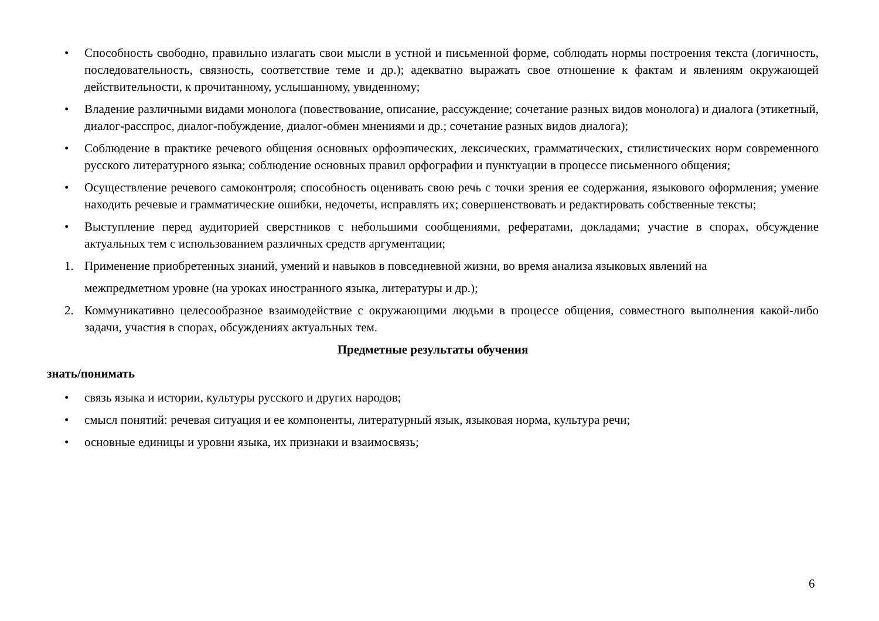• Способность свободно, правильно излагать свои мысли в устной и письменной форме, соблюдать нормы построения текста (логичность, последовательность, связность, соответствие теме и др.); адекватно выражать свое отношение к фактам и явлениям окружающей действительности, к прочитанному, услышанному, увиденному;
• Владение различными видами монолога (повествование, описание, рассуждение; сочетание разных видов монолога) и диалога (этикетный, диалог-расспрос, диалог-побуждение, диалог-обмен мнениями и др.; сочетание разных видов диалога);
• Соблюдение в практике речевого общения основных орфоэпических, лексических, грамматических, стилистических норм современного русского литературного языка; соблюдение основных правил орфографии и пунктуации в процессе письменного общения;
• Осуществление речевого самоконтроля; способность оценивать свою речь с точки зрения ее содержания, языкового оформления; умение находить речевые и грамматические ошибки, недочеты, исправлять их; совершенствовать и редактировать собственные тексты;
• Выступление перед аудиторией сверстников с небольшими сообщениями, рефератами, докладами; участие в спорах, обсуждение актуальных тем с использованием различных средств аргументации;
1. Применение приобретенных знаний, умений и навыков в повседневной жизни, во время анализа языковых явлений на
межпредметном уровне (на уроках иностранного языка, литературы и др.);
2. Коммуникативно целесообразное взаимодействие с окружающими людьми в процессе общения, совместного выполнения какой-либо задачи, участия в спорах, обсуждениях актуальных тем.
Предметные результаты обучения
знать/понимать
• связь языка и истории, культуры русского и других народов;
• смысл понятий: речевая ситуация и ее компоненты, литературный язык, языковая норма, культура речи;
• основные единицы и уровни языка, их признаки и взаимосвязь;
6